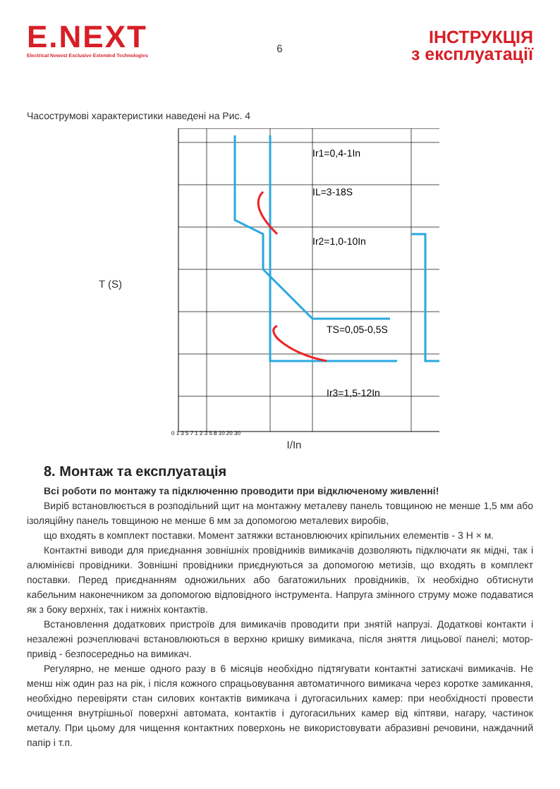E.NEXT
Electrical Newest Exclusive Extended Technologies
6
ІНСТРУКЦІЯ
з експлуатації
Часострумові характеристики наведені на Рис. 4
T (S)
Ir1=0,4-1In
IL=3-18S
Ir2=1,0-10In
TS=0,05-0,5S
Ir3=1,5-12In
0 1 3 5 7 1 2 3 5 8 10 20 30
I/In
8. Монтаж та експлуатація
Всі роботи по монтажу та підключенню проводити при відключеному живленні!
Виріб встановлюється в розподільний щит на монтажну металеву панель товщиною не менше 1,5 мм або ізоляційну панель товщиною не менше 6 мм за допомогою металевих виробів,
що входять в комплект поставки. Момент затяжки встановлюючих кріпильних елементів - 3 Н × м.
Контактні виводи для приєднання зовнішніх провідників вимикачів дозволяють підключати як мідні, так і алюмінієві провідники. Зовнішні провідники приєднуються за допомогою метизів, що входять в комплект поставки. Перед приєднанням одножильних або багатожильних провідників, їх необхідно обтиснути кабельним наконечником за допомогою відповідного інструмента. Напруга змінного струму може подаватися як з боку верхніх, так і нижніх контактів.
Встановлення додаткових пристроїв для вимикачів проводити при знятій напрузі. Додаткові контакти і незалежні розчеплювачі встановлюються в верхню кришку вимикача, після зняття лицьової панелі; мотор-привід - безпосередньо на вимикач.
Регулярно, не менше одного разу в 6 місяців необхідно підтягувати контактні затискачі вимикачів. Не менш ніж один раз на рік, і після кожного спрацьовування автоматичного вимикача через коротке замикання, необхідно перевіряти стан силових контактів вимикача і дугогасильних камер: при необхідності провести очищення внутрішньої поверхні автомата, контактів і дугогасильних камер від кіптяви, нагару, частинок металу. При цьому для чищення контактних поверхонь не використовувати абразивні речовини, наждачний папір і т.п.